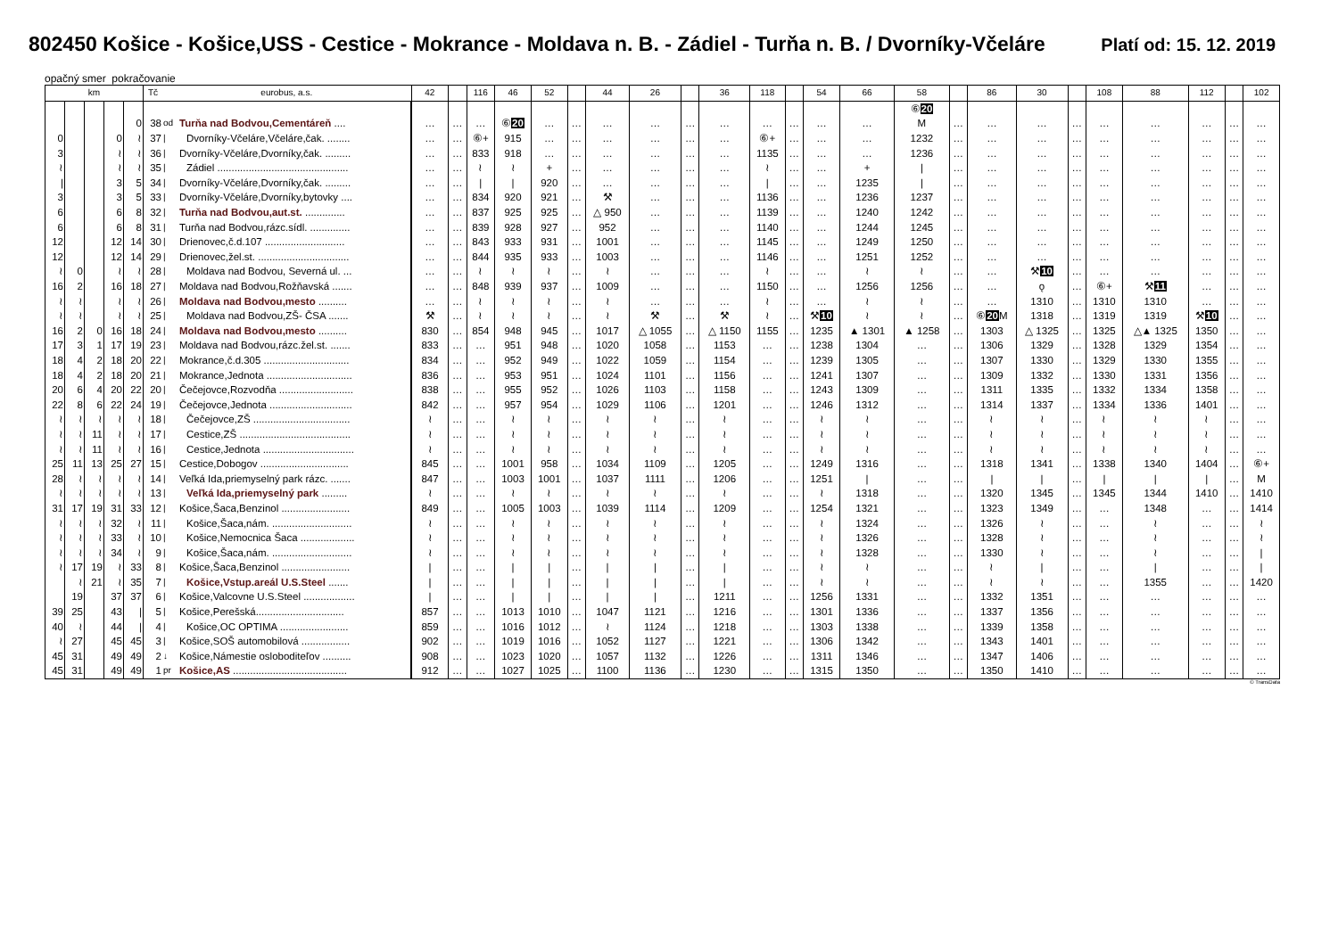802450 Košice - Košice,USS - Cestice - Mokrance - Moldava n. B. - Zádiel - Turňa n. B. / Dvorníky-Včeláre Platí od: 15. 12. 2019
opačný smer pokračovanie
| km | | | | | Tč | eurobus, a.s. | | 42 | | 116 | 46 | 52 | | 44 | 26 | | 36 | 118 | | 54 | 66 | 58 | | 86 | 30 | | 108 | 88 | 112 | | 102 |
| --- | --- | --- | --- | --- | --- | --- | --- | --- | --- | --- | --- | --- | --- | --- | --- | --- | --- | --- | --- | --- | --- | --- | --- | --- | --- | --- | --- | --- | --- | --- | --- |
| | | | | | | | | | | | | | | | | | | | | | | ⑥ 20 | | | | | | | | | |
| | | | | 0 | 38 | od | Turňa nad Bodvou,Cementáreň .... | … | … | … | ⑥ 20 | … | … | … | … | … | … | … | … | … | … | M | … | … | … | … | … | … | … | … | … |
| 0 | | | 0 | ≀ | 37 | / | Dvorníky-Včeláre,Včeláre,čak. ........ | … | … | ⑥+ | 915 | … | … | … | … | … | … | ⑥+ | … | … | … | 1232 | … | … | … | … | … | … | … | … | … |
| 3 | | | ≀ | ≀ | 36 | / | Dvorníky-Včeláre,Dvorníky,čak. ......... | … | … | 833 | 918 | … | … | … | … | … | … | 1135 | … | … | … | 1236 | … | … | … | … | … | … | … | … | … |
| ≀ | | | ≀ | ≀ | 35 | / | Zádiel .............................................. | … | … | ≀ | ≀ | + | … | … | … | … | … | ≀ | … | … | + | / | … | … | … | … | … | … | … | … | … |
| / | | | 3 | 5 | 34 | / | Dvorníky-Včeláre,Dvorníky,čak. ......... | … | … | / | / | 920 | … | … | … | … | … | / | … | … | 1235 | / | … | … | … | … | … | … | … | … | … |
| 3 | | | 3 | 5 | 33 | / | Dvorníky-Včeláre,Dvorníky,bytovky .... | … | … | 834 | 920 | 921 | … | ⚒ | … | … | … | 1136 | … | … | 1236 | 1237 | … | … | … | … | … | … | … | … | … |
| 6 | | | 6 | 8 | 32 | / | Turňa nad Bodvou,aut.st. .............. | … | … | 837 | 925 | 925 | … | △ 950 | … | … | … | 1139 | … | … | 1240 | 1242 | … | … | … | … | … | … | … | … | … |
| 6 | | | 6 | 8 | 31 | / | Turňa nad Bodvou,rázc.sídl. .............. | … | … | 839 | 928 | 927 | … | 952 | … | … | … | 1140 | … | … | 1244 | 1245 | … | … | … | … | … | … | … | … | … |
| 12 | | | 12 | 14 | 30 | / | Drienovec,č.d.107 ............................ | … | … | 843 | 933 | 931 | … | 1001 | … | … | … | 1145 | … | … | 1249 | 1250 | … | … | … | … | … | … | … | … | … |
| 12 | | | 12 | 14 | 29 | / | Drienovec,žel.st. ................................ | … | … | 844 | 935 | 933 | … | 1003 | … | … | … | 1146 | … | … | 1251 | 1252 | … | … | … | … | … | … | … | … | … |
| ≀ | 0 | | ≀ | ≀ | 28 | / | Moldava nad Bodvou, Severná ul. ... | … | … | ≀ | ≀ | ≀ | … | ≀ | … | … | … | ≀ | … | … | ≀ | ≀ | … | … | ⚒ 10 | … | … | … | … | … | … |
| 16 | 2 | | 16 | 18 | 27 | / | Moldava nad Bodvou,Rožňavská ....... | … | … | 848 | 939 | 937 | … | 1009 | … | … | … | 1150 | … | … | 1256 | 1256 | … | … | ǫ | … | ⑥+ | ⚒ 11 | … | … | … |
| ≀ | ≀ | | ≀ | ≀ | 26 | / | Moldava nad Bodvou,mesto .......... | … | … | ≀ | ≀ | ≀ | … | ≀ | … | … | … | ≀ | … | … | ≀ | ≀ | … | … | 1310 | … | 1310 | 1310 | … | … | … |
| ≀ | ≀ | | ≀ | ≀ | 25 | / | Moldava nad Bodvou,ZŠ- ČSA ....... | ⚒ | … | ≀ | ≀ | ≀ | … | ≀ | ⚒ | … | ⚒ | ≀ | … | ⚒ 10 | ≀ | ≀ | … | ⑥ 20 M | 1318 | … | 1319 | 1319 | ⚒ 10 | … | … |
| 16 | 2 | 0 | 16 | 18 | 24 | / | Moldava nad Bodvou,mesto .......... | 830 | … | 854 | 948 | 945 | … | 1017 | △ 1055 | … | △ 1150 | 1155 | … | 1235 | ▲ 1301 | ▲ 1258 | … | 1303 | △ 1325 | … | 1325 | △▲ 1325 | 1350 | … | … |
| 17 | 3 | 1 | 17 | 19 | 23 | / | Moldava nad Bodvou,rázc.žel.st. ....... | 833 | … | … | 951 | 948 | … | 1020 | 1058 | … | 1153 | … | … | 1238 | 1304 | … | … | 1306 | 1329 | … | 1328 | 1329 | 1354 | … | … |
| 18 | 4 | 2 | 18 | 20 | 22 | / | Mokrance,č.d.305 .............................. | 834 | … | … | 952 | 949 | … | 1022 | 1059 | … | 1154 | … | … | 1239 | 1305 | … | … | 1307 | 1330 | … | 1329 | 1330 | 1355 | … | … |
| 18 | 4 | 2 | 18 | 20 | 21 | / | Mokrance,Jednota .............................. | 836 | … | … | 953 | 951 | … | 1024 | 1101 | … | 1156 | … | … | 1241 | 1307 | … | … | 1309 | 1332 | … | 1330 | 1331 | 1356 | … | … |
| 20 | 6 | 4 | 20 | 22 | 20 | / | Čečejovce,Rozvodňa .......................... | 838 | … | … | 955 | 952 | … | 1026 | 1103 | … | 1158 | … | … | 1243 | 1309 | … | … | 1311 | 1335 | … | 1332 | 1334 | 1358 | … | … |
| 22 | 8 | 6 | 22 | 24 | 19 | / | Čečejovce,Jednota ............................. | 842 | … | … | 957 | 954 | … | 1029 | 1106 | … | 1201 | … | … | 1246 | 1312 | … | … | 1314 | 1337 | … | 1334 | 1336 | 1401 | … | … |
| ≀ | ≀ | ≀ | ≀ | ≀ | 18 | / | Čečejovce,ZŠ .................................. | ≀ | … | … | ≀ | ≀ | … | ≀ | ≀ | … | ≀ | … | … | ≀ | ≀ | … | … | ≀ | ≀ | … | ≀ | ≀ | ≀ | … | … |
| ≀ | ≀ | 11 | ≀ | ≀ | 17 | / | Cestice,ZŠ ....................................... | ≀ | … | … | ≀ | ≀ | … | ≀ | ≀ | … | ≀ | … | … | ≀ | ≀ | … | … | ≀ | ≀ | … | ≀ | ≀ | ≀ | … | … |
| ≀ | ≀ | 11 | ≀ | ≀ | 16 | / | Cestice,Jednota ................................ | ≀ | … | … | ≀ | ≀ | … | ≀ | ≀ | … | ≀ | … | … | ≀ | ≀ | … | … | ≀ | ≀ | … | ≀ | ≀ | ≀ | … | … |
| 25 | 11 | 13 | 25 | 27 | 15 | / | Cestice,Dobogov ............................... | 845 | … | … | 1001 | 958 | … | 1034 | 1109 | … | 1205 | … | … | 1249 | 1316 | … | … | 1318 | 1341 | … | 1338 | 1340 | 1404 | … | ⑥+ |
| 28 | ≀ | ≀ | ≀ | ≀ | 14 | / | Veľká Ida,priemyselný park rázc. ....... | 847 | … | … | 1003 | 1001 | … | 1037 | 1111 | … | 1206 | … | … | 1251 | / | … | … | / | / | … | / | / | / | … | M |
| ≀ | ≀ | ≀ | ≀ | ≀ | 13 | / | Veľká Ida,priemyselný park ......... | ≀ | … | … | ≀ | ≀ | … | ≀ | ≀ | … | ≀ | … | … | ≀ | 1318 | … | … | 1320 | 1345 | … | 1345 | 1344 | 1410 | … | 1410 |
| 31 | 17 | 19 | 31 | 33 | 12 | / | Košice,Šaca,Benzinol ........................ | 849 | … | … | 1005 | 1003 | … | 1039 | 1114 | … | 1209 | … | … | 1254 | 1321 | … | … | 1323 | 1349 | … | … | 1348 | … | … | 1414 |
| ≀ | ≀ | ≀ | 32 | ≀ | 11 | / | Košice,Šaca,nám. ............................ | ≀ | … | … | ≀ | ≀ | … | ≀ | ≀ | … | ≀ | … | … | ≀ | 1324 | … | … | 1326 | ≀ | … | … | ≀ | … | … | ≀ |
| ≀ | ≀ | ≀ | 33 | ≀ | 10 | / | Košice,Nemocnica Šaca ................... | ≀ | … | … | ≀ | ≀ | … | ≀ | ≀ | … | ≀ | … | … | ≀ | 1326 | … | … | 1328 | ≀ | … | … | ≀ | … | … | ≀ |
| ≀ | ≀ | ≀ | 34 | ≀ | 9 | / | Košice,Šaca,nám. ............................ | ≀ | … | … | ≀ | ≀ | … | ≀ | ≀ | … | ≀ | … | … | ≀ | 1328 | … | … | 1330 | ≀ | … | … | ≀ | … | … | / |
| ≀ | 17 | 19 | ≀ | 33 | 8 | / | Košice,Šaca,Benzinol ........................ | / | … | … | / | / | … | / | / | … | / | … | … | ≀ | ≀ | … | … | ≀ | / | … | … | / | … | … | / |
| | ≀ | 21 | ≀ | 35 | 7 | / | Košice,Vstup.areál U.S.Steel ....... | / | … | … | / | / | … | / | / | … | / | … | … | ≀ | ≀ | … | … | ≀ | ≀ | … | … | 1355 | … | … | 1420 |
| | 19 | | 37 | 37 | 6 | / | Košice,Valcovne U.S.Steel .................. | / | … | … | / | / | … | / | / | … | 1211 | … | … | 1256 | 1331 | … | … | 1332 | 1351 | … | … | … | … | … | … |
| 39 | 25 | | 43 | / | 5 | / | Košice,Perešská............................... | 857 | … | … | 1013 | 1010 | … | 1047 | 1121 | … | 1216 | … | … | 1301 | 1336 | … | … | 1337 | 1356 | … | … | … | … | … | … |
| 40 | ≀ | | 44 | / | 4 | / | Košice,OC OPTIMA ........................ | 859 | … | … | 1016 | 1012 | … | ≀ | 1124 | … | 1218 | … | … | 1303 | 1338 | … | … | 1339 | 1358 | … | … | … | … | … | … |
| ≀ | 27 | | 45 | 45 | 3 | / | Košice,SOŠ automobilová ................. | 902 | … | … | 1019 | 1016 | … | 1052 | 1127 | … | 1221 | … | … | 1306 | 1342 | … | … | 1343 | 1401 | … | … | … | … | … | … |
| 45 | 31 | | 49 | 49 | 2 | ↓ | Košice,Námestie osloboditeľov .......... | 908 | … | … | 1023 | 1020 | … | 1057 | 1132 | … | 1226 | … | … | 1311 | 1346 | … | … | 1347 | 1406 | … | … | … | … | … | … |
| 45 | 31 | | 49 | 49 | 1 | pr | Košice,AS ........................................ | 912 | … | … | 1027 | 1025 | … | 1100 | 1136 | … | 1230 | … | … | 1315 | 1350 | … | … | 1350 | 1410 | … | … | … | … | … | … |
© TransData